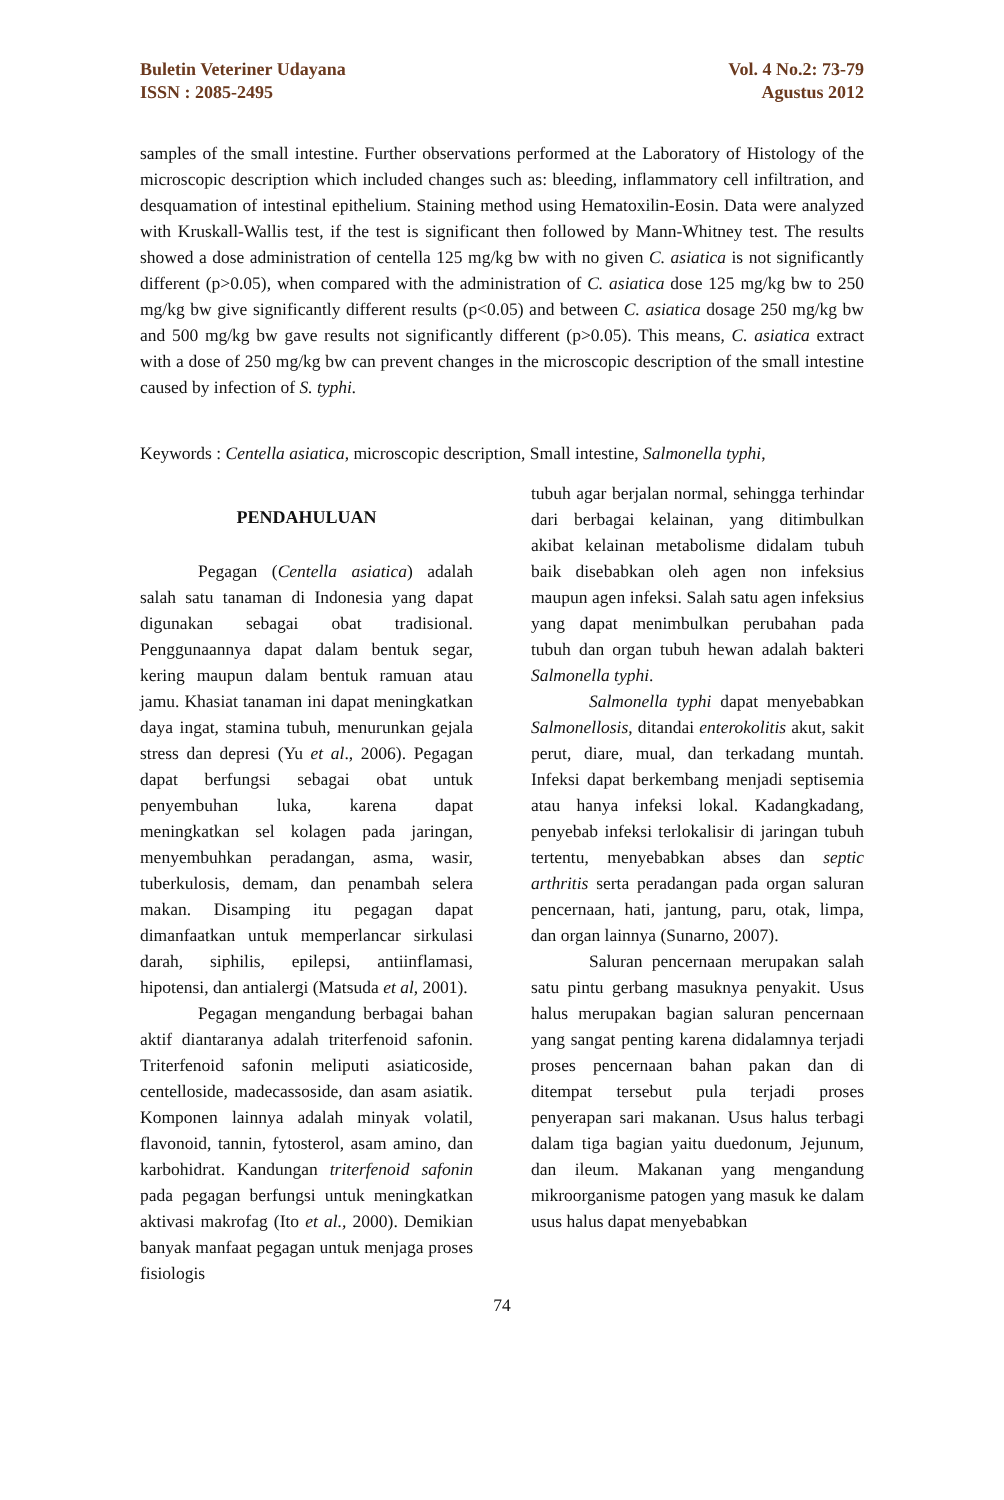Buletin Veteriner Udayana
ISSN : 2085-2495
Vol. 4 No.2: 73-79
Agustus 2012
samples of the small intestine. Further observations performed at the Laboratory of Histology of the microscopic description which included changes such as: bleeding, inflammatory cell infiltration, and desquamation of intestinal epithelium. Staining method using Hematoxilin-Eosin. Data were analyzed with Kruskall-Wallis test, if the test is significant then followed by Mann-Whitney test. The results showed a dose administration of centella 125 mg/kg bw with no given C. asiatica is not significantly different (p>0.05), when compared with the administration of C. asiatica dose 125 mg/kg bw to 250 mg/kg bw give significantly different results (p<0.05) and between C. asiatica dosage 250 mg/kg bw and 500 mg/kg bw gave results not significantly different (p>0.05). This means, C. asiatica extract with a dose of 250 mg/kg bw can prevent changes in the microscopic description of the small intestine caused by infection of S. typhi.
Keywords : Centella asiatica, microscopic description, Small intestine, Salmonella typhi,
PENDAHULUAN
Pegagan (Centella asiatica) adalah salah satu tanaman di Indonesia yang dapat digunakan sebagai obat tradisional. Penggunaannya dapat dalam bentuk segar, kering maupun dalam bentuk ramuan atau jamu. Khasiat tanaman ini dapat meningkatkan daya ingat, stamina tubuh, menurunkan gejala stress dan depresi (Yu et al., 2006). Pegagan dapat berfungsi sebagai obat untuk penyembuhan luka, karena dapat meningkatkan sel kolagen pada jaringan, menyembuhkan peradangan, asma, wasir, tuberkulosis, demam, dan penambah selera makan. Disamping itu pegagan dapat dimanfaatkan untuk memperlancar sirkulasi darah, siphilis, epilepsi, antiinflamasi, hipotensi, dan antialergi (Matsuda et al, 2001).
Pegagan mengandung berbagai bahan aktif diantaranya adalah triterfenoid safonin. Triterfenoid safonin meliputi asiaticoside, centelloside, madecassoside, dan asam asiatik. Komponen lainnya adalah minyak volatil, flavonoid, tannin, fytosterol, asam amino, dan karbohidrat. Kandungan triterfenoid safonin pada pegagan berfungsi untuk meningkatkan aktivasi makrofag (Ito et al., 2000). Demikian banyak manfaat pegagan untuk menjaga proses fisiologis
tubuh agar berjalan normal, sehingga terhindar dari berbagai kelainan, yang ditimbulkan akibat kelainan metabolisme didalam tubuh baik disebabkan oleh agen non infeksius maupun agen infeksi. Salah satu agen infeksius yang dapat menimbulkan perubahan pada tubuh dan organ tubuh hewan adalah bakteri Salmonella typhi.
Salmonella typhi dapat menyebabkan Salmonellosis, ditandai enterokolitis akut, sakit perut, diare, mual, dan terkadang muntah. Infeksi dapat berkembang menjadi septisemia atau hanya infeksi lokal. Kadangkadang, penyebab infeksi terlokalisir di jaringan tubuh tertentu, menyebabkan abses dan septic arthritis serta peradangan pada organ saluran pencernaan, hati, jantung, paru, otak, limpa, dan organ lainnya (Sunarno, 2007).
Saluran pencernaan merupakan salah satu pintu gerbang masuknya penyakit. Usus halus merupakan bagian saluran pencernaan yang sangat penting karena didalamnya terjadi proses pencernaan bahan pakan dan di ditempat tersebut pula terjadi proses penyerapan sari makanan. Usus halus terbagi dalam tiga bagian yaitu duedonum, Jejunum, dan ileum. Makanan yang mengandung mikroorganisme patogen yang masuk ke dalam usus halus dapat menyebabkan
74